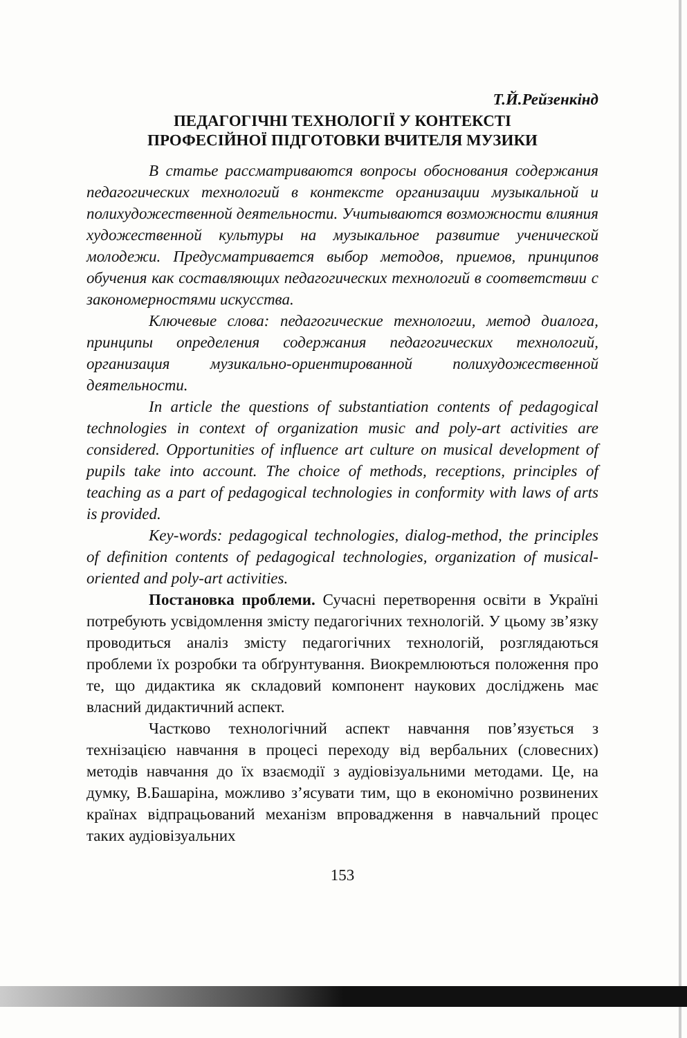Т.Й.Рейзенкінд
ПЕДАГОГІЧНІ ТЕХНОЛОГІЇ У КОНТЕКСТІ
ПРОФЕСІЙНОЇ ПІДГОТОВКИ ВЧИТЕЛЯ МУЗИКИ
В статье рассматриваются вопросы обоснования содержания педагогических технологий в контексте организации музыкальной и полихудожественной деятельности. Учитываются возможности влияния художественной культуры на музыкальное развитие ученической молодежи. Предусматривается выбор методов, приемов, принципов обучения как составляющих педагогических технологий в соответствии с закономерностями искусства.
Ключевые слова: педагогические технологии, метод диалога, принципы определения содержания педагогических технологий, организация музикально-ориентированной полихудожественной деятельности.
In article the questions of substantiation contents of pedagogical technologies in context of organization music and poly-art activities are considered. Opportunities of influence art culture on musical development of pupils take into account. The choice of methods, receptions, principles of teaching as a part of pedagogical technologies in conformity with laws of arts is provided.
Key-words: pedagogical technologies, dialog-method, the principles of definition contents of pedagogical technologies, organization of musical-oriented and poly-art activities.
Постановка проблеми. Сучасні перетворення освіти в Україні потребують усвідомлення змісту педагогічних технологій. У цьому зв’язку проводиться аналіз змісту педагогічних технологій, розглядаються проблеми їх розробки та обґрунтування. Виокремлюються положення про те, що дидактика як складовий компонент наукових досліджень має власний дидактичний аспект.
Частково технологічний аспект навчання пов’язується з технізацією навчання в процесі переходу від вербальних (словесних) методів навчання до їх взаємодії з аудіовізуальними методами. Це, на думку, В.Башаріна, можливо з’ясувати тим, що в економічно розвинених країнах відпрацьований механізм впровадження в навчальний процес таких аудіовізуальних
153